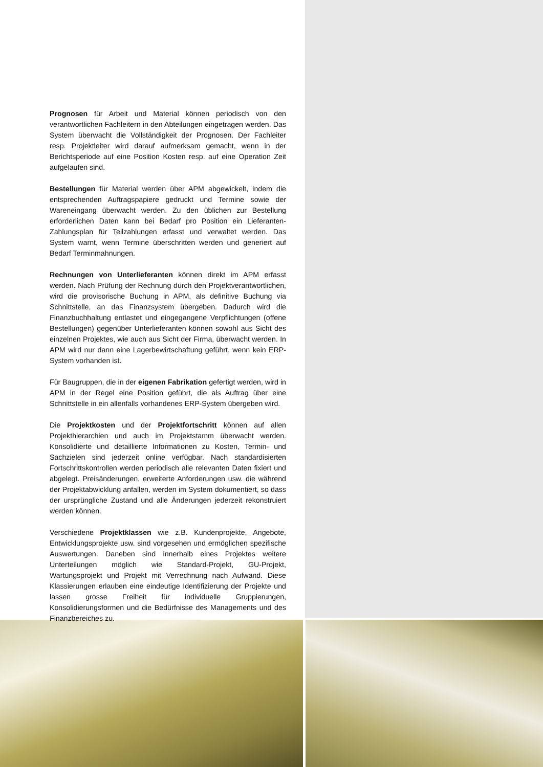Prognosen für Arbeit und Material können periodisch von den verantwortlichen Fachleitern in den Abteilungen eingetragen werden. Das System überwacht die Vollständigkeit der Prognosen. Der Fachleiter resp. Projektleiter wird darauf aufmerksam gemacht, wenn in der Berichtsperiode auf eine Position Kosten resp. auf eine Operation Zeit aufgelaufen sind.
Bestellungen für Material werden über APM abgewickelt, indem die entsprechenden Auftragspapiere gedruckt und Termine sowie der Wareneingang überwacht werden. Zu den üblichen zur Bestellung erforderlichen Daten kann bei Bedarf pro Position ein Lieferanten-Zahlungsplan für Teilzahlungen erfasst und verwaltet werden. Das System warnt, wenn Termine überschritten werden und generiert auf Bedarf Terminmahnungen.
Rechnungen von Unterlieferanten können direkt im APM erfasst werden. Nach Prüfung der Rechnung durch den Projektverantwortlichen, wird die provisorische Buchung in APM, als definitive Buchung via Schnittstelle, an das Finanzsystem übergeben. Dadurch wird die Finanzbuchhaltung entlastet und eingegangene Verpflichtungen (offene Bestellungen) gegenüber Unterlieferanten können sowohl aus Sicht des einzelnen Projektes, wie auch aus Sicht der Firma, überwacht werden. In APM wird nur dann eine Lagerbewirtschaftung geführt, wenn kein ERP-System vorhanden ist.
Für Baugruppen, die in der eigenen Fabrikation gefertigt werden, wird in APM in der Regel eine Position geführt, die als Auftrag über eine Schnittstelle in ein allenfalls vorhandenes ERP-System übergeben wird.
Die Projektkosten und der Projektfortschritt können auf allen Projekthierarchien und auch im Projektstamm überwacht werden. Konsolidierte und detaillierte Informationen zu Kosten, Termin- und Sachzielen sind jederzeit online verfügbar. Nach standardisierten Fortschrittskontrollen werden periodisch alle relevanten Daten fixiert und abgelegt. Preisänderungen, erweiterte Anforderungen usw. die während der Projektabwicklung anfallen, werden im System dokumentiert, so dass der ursprüngliche Zustand und alle Änderungen jederzeit rekonstruiert werden können.
Verschiedene Projektklassen wie z.B. Kundenprojekte, Angebote, Entwicklungsprojekte usw. sind vorgesehen und ermöglichen spezifische Auswertungen. Daneben sind innerhalb eines Projektes weitere Unterteilungen möglich wie Standard-Projekt, GU-Projekt, Wartungsprojekt und Projekt mit Verrechnung nach Aufwand. Diese Klassierungen erlauben eine eindeutige Identifizierung der Projekte und lassen grosse Freiheit für individuelle Gruppierungen, Konsolidierungsformen und die Bedürfnisse des Managements und des Finanzbereiches zu.